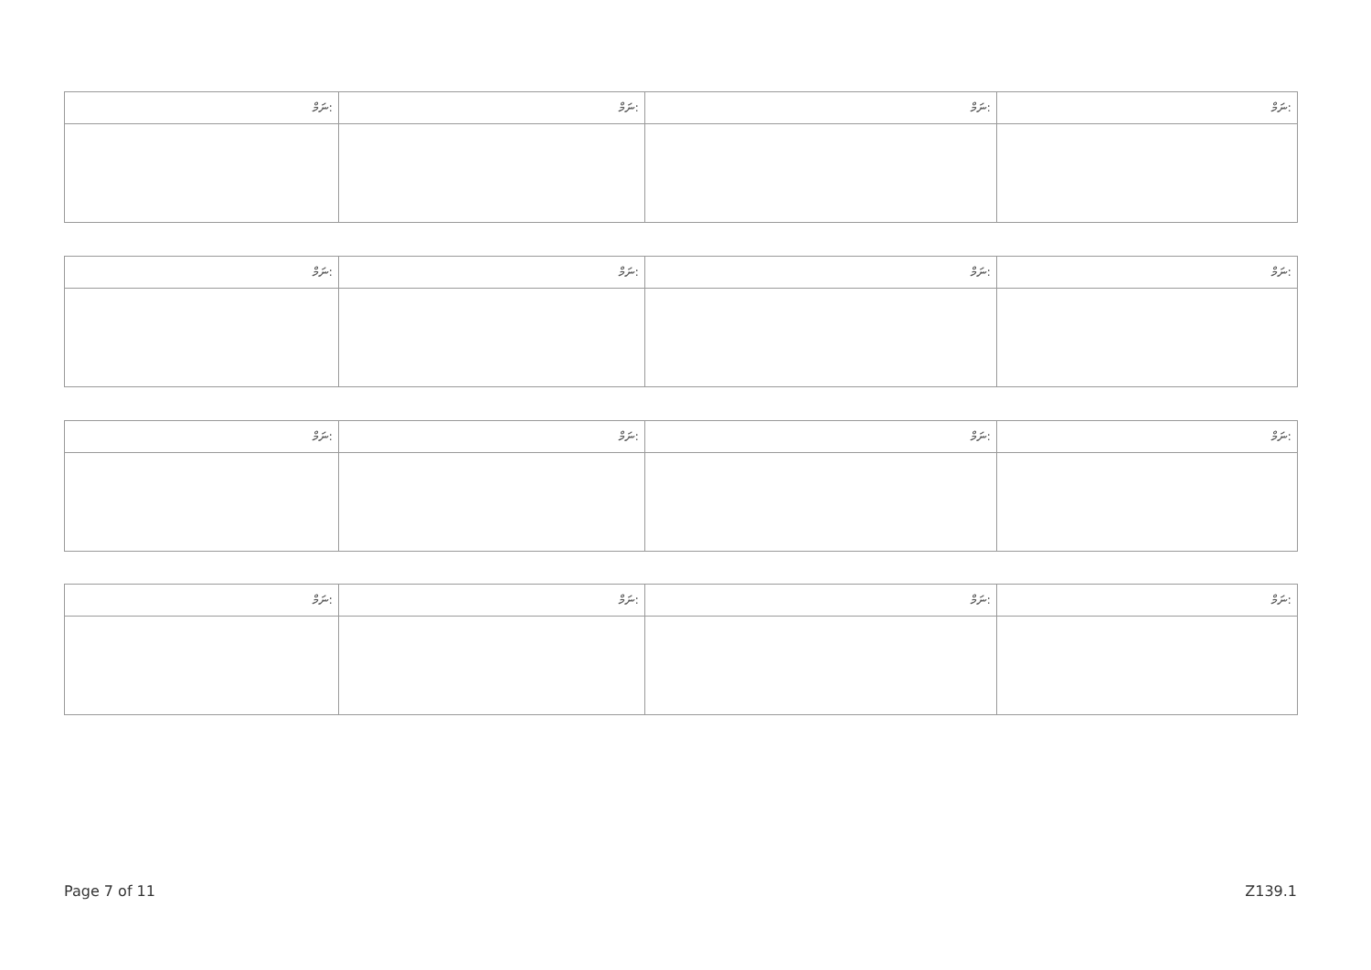| ނަމް: | ނަމް: | ނަމް: | ނަމް: |
| --- | --- | --- | --- |
| ނަމް: | ނަމް: | ނަމް: | ނަމް: |
| --- | --- | --- | --- |
| ނަމް: | ނަމް: | ނަމް: | ނަމް: |
| --- | --- | --- | --- |
| ނަމް: | ނަމް: | ނަމް: | ނަމް: |
| --- | --- | --- | --- |
Page 7 of 11 Z139.1